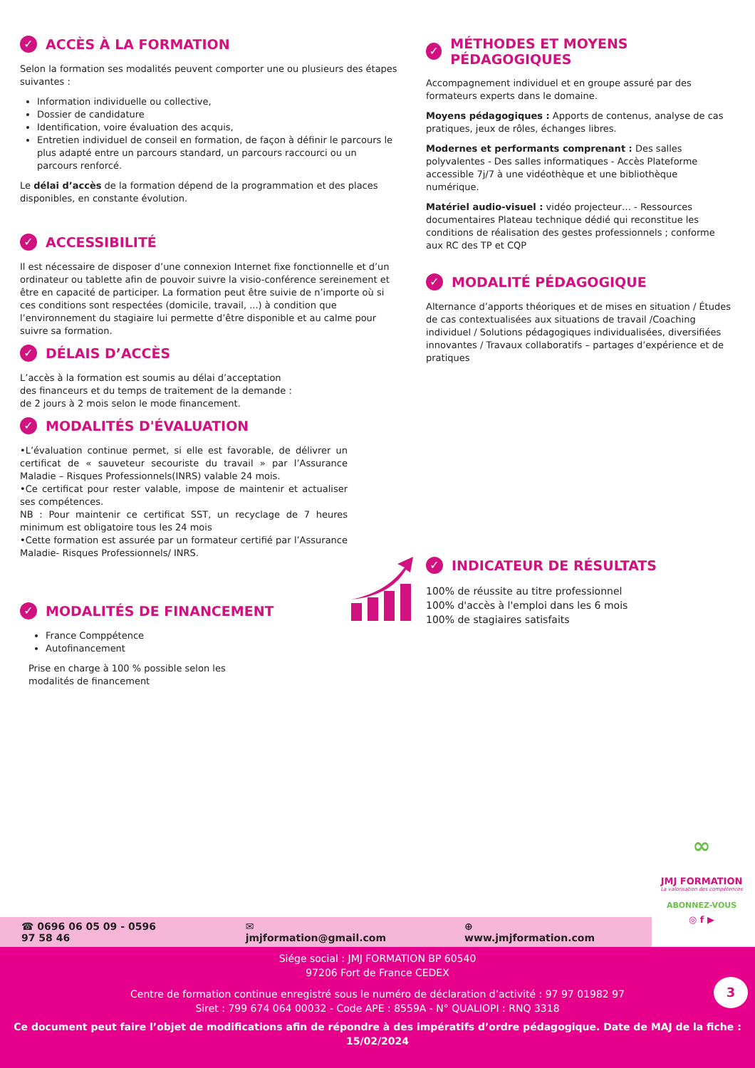✓ ACCÈS À LA FORMATION
Selon la formation ses modalités peuvent comporter une ou plusieurs des étapes suivantes :
Information individuelle ou collective,
Dossier de candidature
Identification, voire évaluation des acquis,
Entretien individuel de conseil en formation, de façon à définir le parcours le plus adapté entre un parcours standard, un parcours raccourci ou un parcours renforcé.
Le délai d’accès de la formation dépend de la programmation et des places disponibles, en constante évolution.
✓ ACCESSIBILITÉ
Il est nécessaire de disposer d’une connexion Internet fixe fonctionnelle et d’un ordinateur ou tablette afin de pouvoir suivre la visio-conférence sereinement et être en capacité de participer. La formation peut être suivie de n’importe où si ces conditions sont respectées (domicile, travail, ...) à condition que l’environnement du stagiaire lui permette d’être disponible et au calme pour suivre sa formation.
✓ DÉLAIS D’ACCÈS
L’accès à la formation est soumis au délai d’acceptation des financeurs et du temps de traitement de la demande : de 2 jours à 2 mois selon le mode financement.
✓ MODALITÉS D'ÉVALUATION
•L’évaluation continue permet, si elle est favorable, de délivrer un certificat de « sauveteur secouriste du travail » par l’Assurance Maladie – Risques Professionnels(INRS) valable 24 mois.
•Ce certificat pour rester valable, impose de maintenir et actualiser ses compétences.
NB : Pour maintenir ce certificat SST, un recyclage de 7 heures minimum est obligatoire tous les 24 mois
•Cette formation est assurée par un formateur certifié par l’Assurance Maladie- Risques Professionnels/ INRS.
✓ MODALITÉS DE FINANCEMENT
France Comppétence
Autofinancement
Prise en charge à 100 % possible selon les modalités de financement
✓ MÉTHODES ET MOYENS PÉDAGOGIQUES
Accompagnement individuel et en groupe assuré par des formateurs experts dans le domaine.
Moyens pédagogiques : Apports de contenus, analyse de cas pratiques, jeux de rôles, échanges libres.
Modernes et performants comprenant : Des salles polyvalentes - Des salles informatiques - Accès Plateforme accessible 7j/7 à une vidéothèque et une bibliothèque numérique.
Matériel audio-visuel : vidéo projecteur… - Ressources documentaires Plateau technique dédié qui reconstitue les conditions de réalisation des gestes professionnels ; conforme aux RC des TP et CQP
✓ MODALITÉ PÉDAGOGIQUE
Alternance d’apports théoriques et de mises en situation / Études de cas contextualisées aux situations de travail /Coaching individuel / Solutions pédagogiques individualisées, diversifiées innovantes / Travaux collaboratifs – partages d’expérience et de pratiques
✓ INDICATEUR DE RÉSULTATS
100% de réussite au titre professionnel
100% d'accès à l'emploi dans les 6 mois
100% de stagiaires satisfaits
∞
JMJ FORMATION
La valorisation des compétences
ABONNEZ-VOUS
◎ f ▶
☎ 0696 06 05 09 - 0596 97 58 46 ✉ jmjformation@gmail.com ⊕ www.jmjformation.com
Siége social : JMJ FORMATION BP 60540
97206 Fort de France CEDEX
Centre de formation continue enregistré sous le numéro de déclaration d’activité : 97 97 01982 97
Siret : 799 674 064 00032 - Code APE : 8559A - N° QUALIOPI : RNQ 3318
Ce document peut faire l’objet de modifications afin de répondre à des impératifs d’ordre pédagogique. Date de MAJ de la fiche : 15/02/2024
3